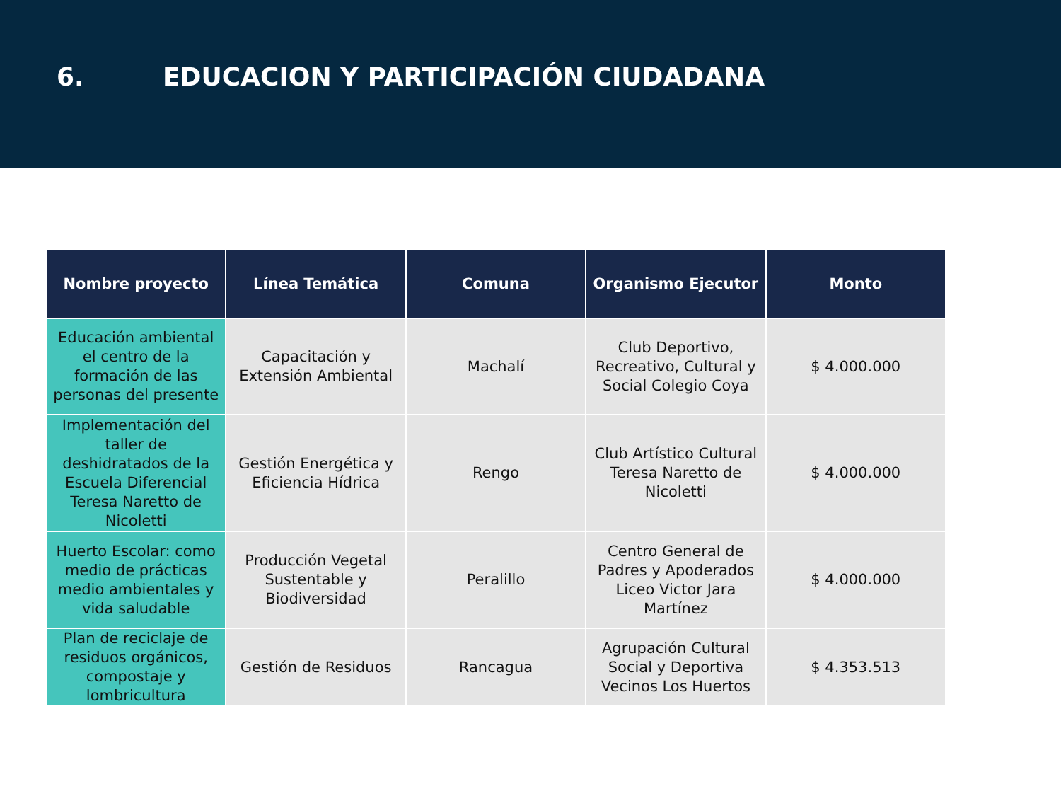6. EDUCACION Y PARTICIPACIÓN CIUDADANA
| Nombre proyecto | Línea Temática | Comuna | Organismo Ejecutor | Monto |
| --- | --- | --- | --- | --- |
| Educación ambiental el centro de la formación de las personas del presente | Capacitación y Extensión Ambiental | Machalí | Club Deportivo, Recreativo, Cultural y Social Colegio Coya | $ 4.000.000 |
| Implementación del taller de deshidratados de la Escuela Diferencial Teresa Naretto de Nicoletti | Gestión Energética y Eficiencia Hídrica | Rengo | Club Artístico Cultural Teresa Naretto de Nicoletti | $ 4.000.000 |
| Huerto Escolar: como medio de prácticas medio ambientales y vida saludable | Producción Vegetal Sustentable y Biodiversidad | Peralillo | Centro General de Padres y Apoderados Liceo Victor Jara Martínez | $ 4.000.000 |
| Plan de reciclaje de residuos orgánicos, compostaje y lombricultura | Gestión de Residuos | Rancagua | Agrupación Cultural Social y Deportiva Vecinos Los Huertos | $ 4.353.513 |